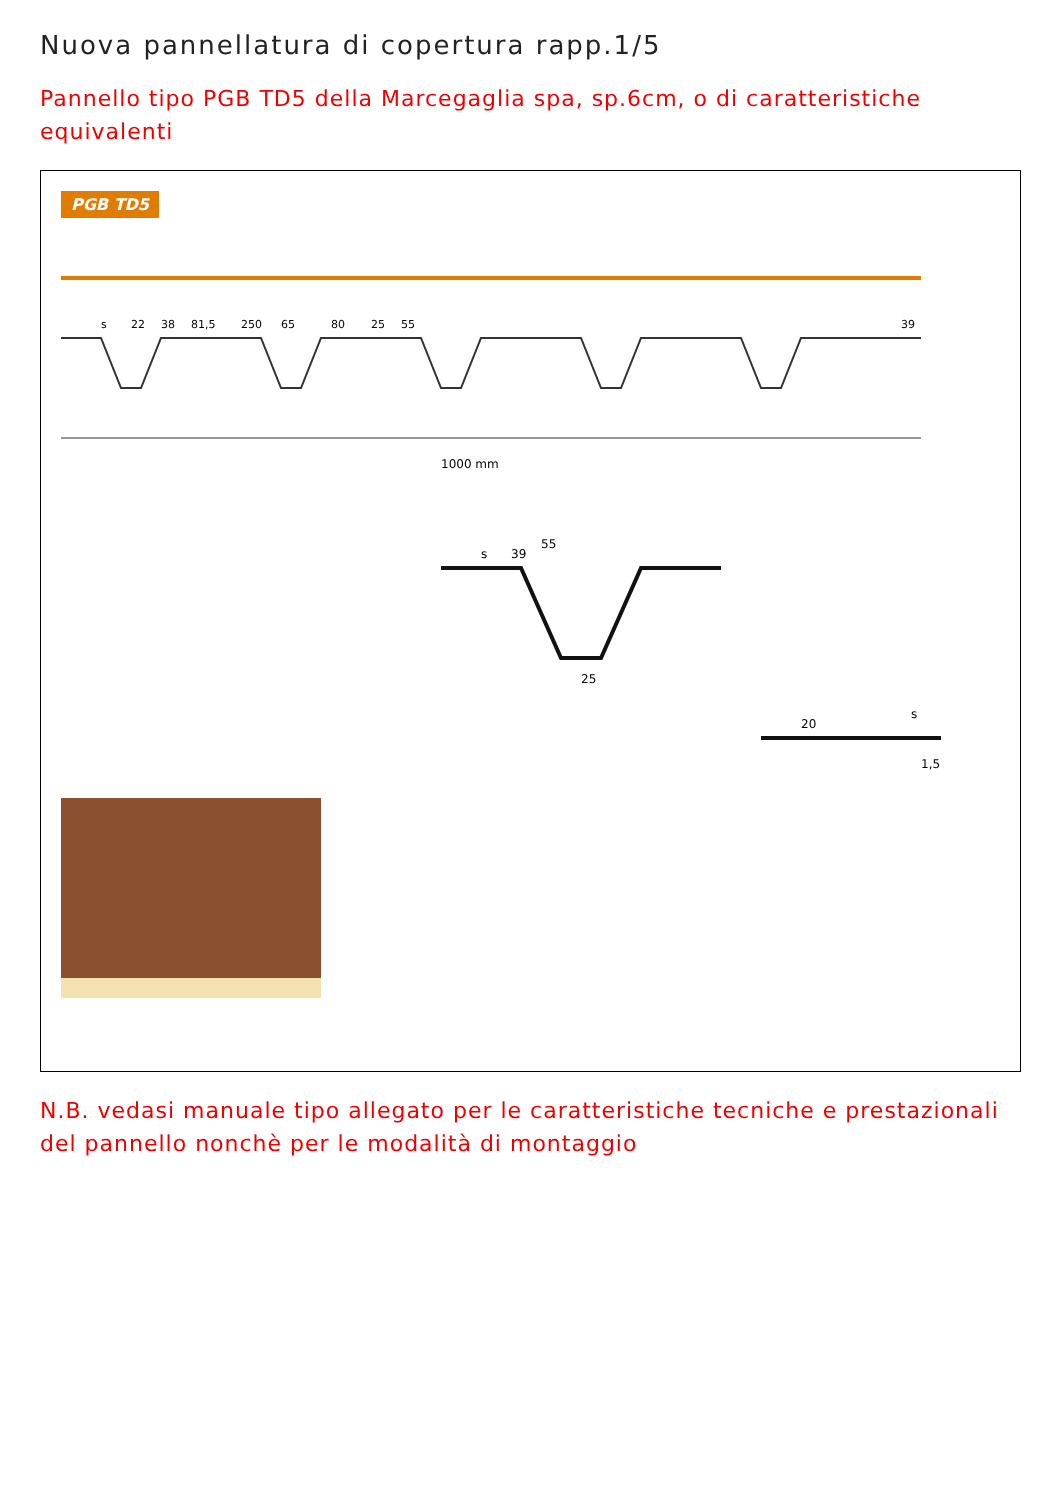Nuova pannellatura di copertura rapp.1/5
Pannello tipo PGB TD5 della Marcegaglia spa, sp.6cm, o di caratteristiche equivalenti
PGB TD5
1000 mm
s
22
38
81,5
250
65
80
25
55
39
s
39
25
55
20
s
1,5
N.B. vedasi manuale tipo allegato per le caratteristiche tecniche e prestazionali del pannello nonchè per le modalità di montaggio